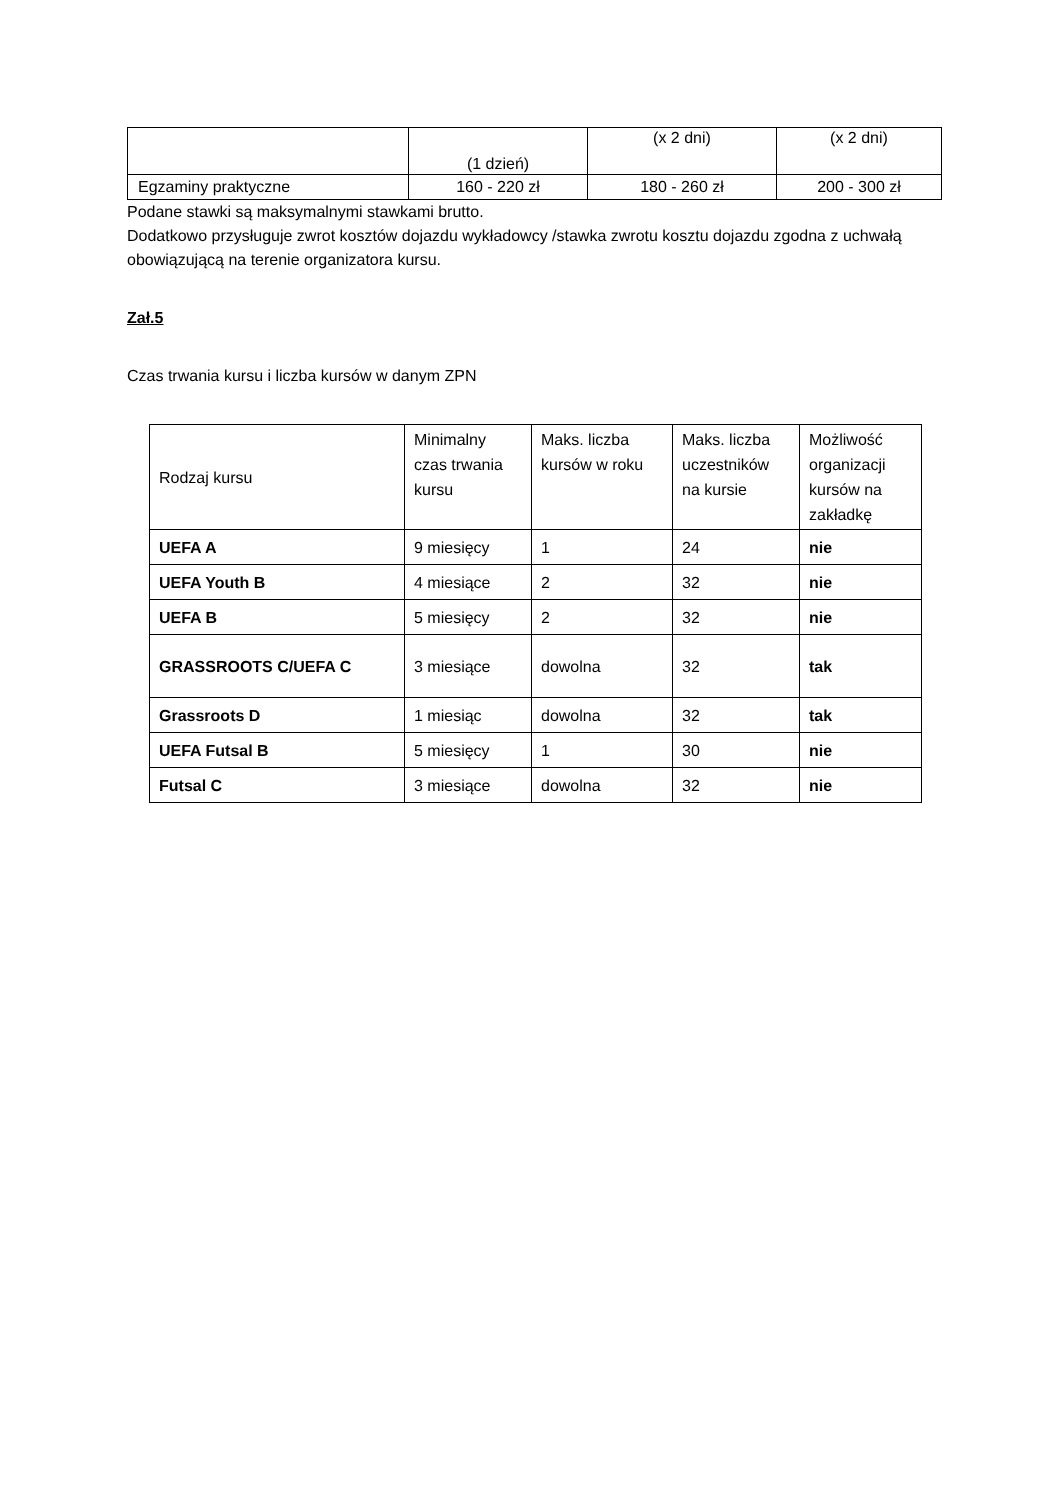| | (1 dzień) | (x 2 dni) | (x 2 dni) |
| Egzaminy praktyczne | 160 - 220 zł | 180 - 260 zł | 200 - 300 zł |
Podane stawki są maksymalnymi stawkami brutto.
Dodatkowo przysługuje zwrot kosztów dojazdu wykładowcy /stawka zwrotu kosztu dojazdu zgodna z uchwałą obowiązującą na terenie organizatora kursu.
Zał.5
Czas trwania kursu i liczba kursów w danym ZPN
| Rodzaj kursu | Minimalny czas trwania kursu | Maks. liczba kursów w roku | Maks. liczba uczestników na kursie | Możliwość organizacji kursów na zakładkę |
| --- | --- | --- | --- | --- |
| UEFA A | 9 miesięcy | 1 | 24 | nie |
| UEFA Youth B | 4 miesiące | 2 | 32 | nie |
| UEFA B | 5 miesięcy | 2 | 32 | nie |
| GRASSROOTS C/UEFA C | 3 miesiące | dowolna | 32 | tak |
| Grassroots D | 1 miesiąc | dowolna | 32 | tak |
| UEFA Futsal B | 5 miesięcy | 1 | 30 | nie |
| Futsal C | 3 miesiące | dowolna | 32 | nie |